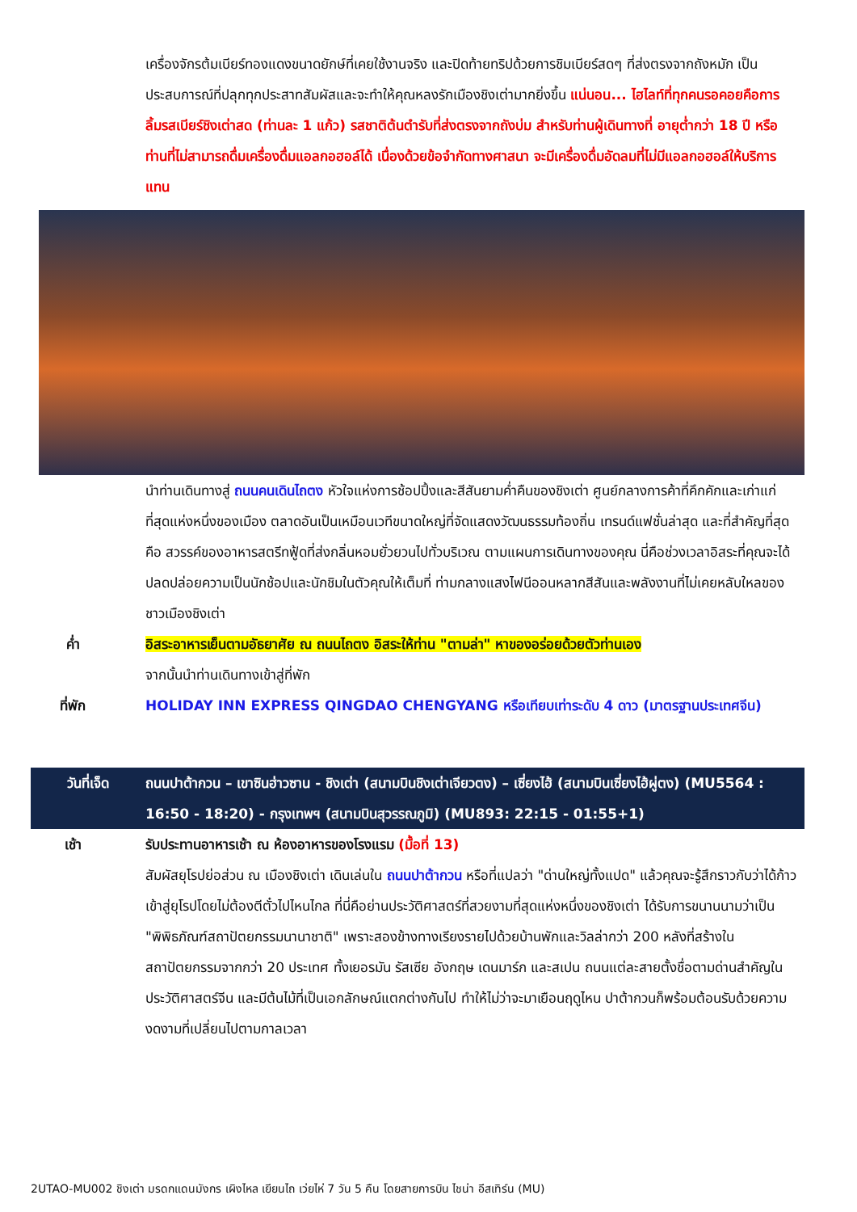เครื่องจักรต้มเบียร์ทองแดงขนาดยักษ์ที่เคยใช้งานจริง และปิดท้ายทริปด้วยการชิมเบียร์สดๆ ที่ส่งตรงจากถังหมัก เป็นประสบการณ์ที่ปลุกทุกประสาทสัมผัสและจะทำให้คุณหลงรักเมืองชิงเต่ามากยิ่งขึ้น แน่นอน... ไฮไลท์ที่ทุกคนรอคอยคือการ ลิ้มรสเบียร์ชิงเต่าสด (ท่านละ 1 แก้ว) รสชาติต้นตำรับที่ส่งตรงจากถังบ่ม สำหรับท่านผู้เดินทางที่ อายุต่ำกว่า 18 ปี หรือ ท่านที่ไม่สามารถดื่มเครื่องดื่มแอลกอฮอล์ได้ เนื่องด้วยข้อจำกัดทางศาสนา จะมีเครื่องดื่มอัดลมที่ไม่มีแอลกอฮอล์ให้บริการแทน
นำท่านเดินทางสู่ ถนนคนเดินไถตง หัวใจแห่งการช้อปปิ้งและสีสันยามค่ำคืนของชิงเต่า ศูนย์กลางการค้าที่คึกคักและเก่าแก่ที่สุดแห่งหนึ่งของเมือง ตลาดอันเป็นเหมือนเวทีขนาดใหญ่ที่จัดแสดงวัฒนธรรมท้องถิ่น เทรนด์แฟชั่นล่าสุด และที่สำคัญที่สุดคือ สวรรค์ของอาหารสตรีทฟู้ดที่ส่งกลิ่นหอมยั่วยวนไปทั่วบริเวณ ตามแผนการเดินทางของคุณ นี่คือช่วงเวลาอิสระที่คุณจะได้ปลดปล่อยความเป็นนักช้อปและนักชิมในตัวคุณให้เต็มที่ ท่ามกลางแสงไฟนีออนหลากสีสันและพลังงานที่ไม่เคยหลับใหลของชาวเมืองชิงเต่า
ค่ำ อิสระอาหารเย็นตามอัธยาศัย ณ ถนนไถตง อิสระให้ท่าน "ตามล่า" หาของอร่อยด้วยตัวท่านเอง
จากนั้นนำท่านเดินทางเข้าสู่ที่พัก
ที่พัก HOLIDAY INN EXPRESS QINGDAO CHENGYANG หรือเทียบเท่าระดับ 4 ดาว (มาตรฐานประเทศจีน)
วันที่เจ็ด ถนนปาต้ากวน – เขาซินฮ่าวซาน - ชิงเต่า (สนามบินชิงเต่าเจียวตง) – เซี่ยงไฮ้ (สนามบินเซี่ยงไฮ้ผู่ตง) (MU5564 : 16:50 - 18:20) - กรุงเทพฯ (สนามบินสุวรรณภูมิ) (MU893: 22:15 - 01:55+1)
เช้า รับประทานอาหารเช้า ณ ห้องอาหารของโรงแรม (มื้อที่ 13)
สัมผัสยุโรปย่อส่วน ณ เมืองชิงเต่า เดินเล่นใน ถนนปาต้ากวน หรือที่แปลว่า "ด่านใหญ่ทั้งแปด" แล้วคุณจะรู้สึกราวกับว่าได้ก้าวเข้าสู่ยุโรปโดยไม่ต้องตีตั๋วไปไหนไกล ที่นี่คือย่านประวัติศาสตร์ที่สวยงามที่สุดแห่งหนึ่งของชิงเต่า ได้รับการขนานนามว่าเป็น "พิพิธภัณฑ์สถาปัตยกรรมนานาชาติ" เพราะสองข้างทางเรียงรายไปด้วยบ้านพักและวิลล่ากว่า 200 หลังที่สร้างในสถาปัตยกรรมจากกว่า 20 ประเทศ ทั้งเยอรมัน รัสเซีย อังกฤษ เดนมาร์ก และสเปน ถนนแต่ละสายตั้งชื่อตามด่านสำคัญในประวัติศาสตร์จีน และมีต้นไม้ที่เป็นเอกลักษณ์แตกต่างกันไป ทำให้ไม่ว่าจะมาเยือนฤดูไหน ปาต้ากวนก็พร้อมต้อนรับด้วยความงดงามที่เปลี่ยนไปตามกาลเวลา
2UTAO-MU002 ชิงเต่า มรดกแดนมังกร เผิงไหล เยียนไถ เว่ยไห่ 7 วัน 5 คืน โดยสายการบิน ไชน่า อีสเทิร์น (MU)